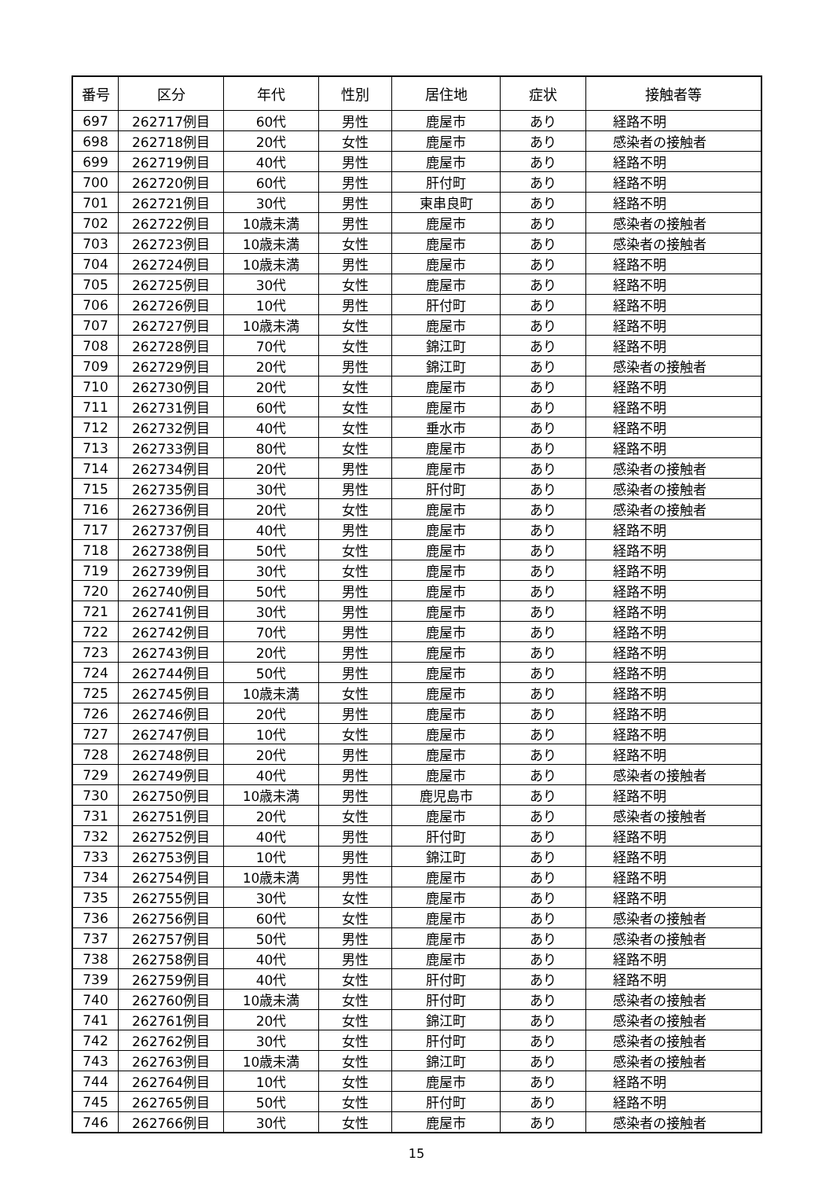| 番号 | 区分 | 年代 | 性別 | 居住地 | 症状 | 接触者等 |
| --- | --- | --- | --- | --- | --- | --- |
| 697 | 262717例目 | 60代 | 男性 | 鹿屋市 | あり | 経路不明 |
| 698 | 262718例目 | 20代 | 女性 | 鹿屋市 | あり | 感染者の接触者 |
| 699 | 262719例目 | 40代 | 男性 | 鹿屋市 | あり | 経路不明 |
| 700 | 262720例目 | 60代 | 男性 | 肝付町 | あり | 経路不明 |
| 701 | 262721例目 | 30代 | 男性 | 東串良町 | あり | 経路不明 |
| 702 | 262722例目 | 10歳未満 | 男性 | 鹿屋市 | あり | 感染者の接触者 |
| 703 | 262723例目 | 10歳未満 | 女性 | 鹿屋市 | あり | 感染者の接触者 |
| 704 | 262724例目 | 10歳未満 | 男性 | 鹿屋市 | あり | 経路不明 |
| 705 | 262725例目 | 30代 | 女性 | 鹿屋市 | あり | 経路不明 |
| 706 | 262726例目 | 10代 | 男性 | 肝付町 | あり | 経路不明 |
| 707 | 262727例目 | 10歳未満 | 女性 | 鹿屋市 | あり | 経路不明 |
| 708 | 262728例目 | 70代 | 女性 | 錦江町 | あり | 経路不明 |
| 709 | 262729例目 | 20代 | 男性 | 錦江町 | あり | 感染者の接触者 |
| 710 | 262730例目 | 20代 | 女性 | 鹿屋市 | あり | 経路不明 |
| 711 | 262731例目 | 60代 | 女性 | 鹿屋市 | あり | 経路不明 |
| 712 | 262732例目 | 40代 | 女性 | 垂水市 | あり | 経路不明 |
| 713 | 262733例目 | 80代 | 女性 | 鹿屋市 | あり | 経路不明 |
| 714 | 262734例目 | 20代 | 男性 | 鹿屋市 | あり | 感染者の接触者 |
| 715 | 262735例目 | 30代 | 男性 | 肝付町 | あり | 感染者の接触者 |
| 716 | 262736例目 | 20代 | 女性 | 鹿屋市 | あり | 感染者の接触者 |
| 717 | 262737例目 | 40代 | 男性 | 鹿屋市 | あり | 経路不明 |
| 718 | 262738例目 | 50代 | 女性 | 鹿屋市 | あり | 経路不明 |
| 719 | 262739例目 | 30代 | 女性 | 鹿屋市 | あり | 経路不明 |
| 720 | 262740例目 | 50代 | 男性 | 鹿屋市 | あり | 経路不明 |
| 721 | 262741例目 | 30代 | 男性 | 鹿屋市 | あり | 経路不明 |
| 722 | 262742例目 | 70代 | 男性 | 鹿屋市 | あり | 経路不明 |
| 723 | 262743例目 | 20代 | 男性 | 鹿屋市 | あり | 経路不明 |
| 724 | 262744例目 | 50代 | 男性 | 鹿屋市 | あり | 経路不明 |
| 725 | 262745例目 | 10歳未満 | 女性 | 鹿屋市 | あり | 経路不明 |
| 726 | 262746例目 | 20代 | 男性 | 鹿屋市 | あり | 経路不明 |
| 727 | 262747例目 | 10代 | 女性 | 鹿屋市 | あり | 経路不明 |
| 728 | 262748例目 | 20代 | 男性 | 鹿屋市 | あり | 経路不明 |
| 729 | 262749例目 | 40代 | 男性 | 鹿屋市 | あり | 感染者の接触者 |
| 730 | 262750例目 | 10歳未満 | 男性 | 鹿児島市 | あり | 経路不明 |
| 731 | 262751例目 | 20代 | 女性 | 鹿屋市 | あり | 感染者の接触者 |
| 732 | 262752例目 | 40代 | 男性 | 肝付町 | あり | 経路不明 |
| 733 | 262753例目 | 10代 | 男性 | 錦江町 | あり | 経路不明 |
| 734 | 262754例目 | 10歳未満 | 男性 | 鹿屋市 | あり | 経路不明 |
| 735 | 262755例目 | 30代 | 女性 | 鹿屋市 | あり | 経路不明 |
| 736 | 262756例目 | 60代 | 女性 | 鹿屋市 | あり | 感染者の接触者 |
| 737 | 262757例目 | 50代 | 男性 | 鹿屋市 | あり | 感染者の接触者 |
| 738 | 262758例目 | 40代 | 男性 | 鹿屋市 | あり | 経路不明 |
| 739 | 262759例目 | 40代 | 女性 | 肝付町 | あり | 経路不明 |
| 740 | 262760例目 | 10歳未満 | 女性 | 肝付町 | あり | 感染者の接触者 |
| 741 | 262761例目 | 20代 | 女性 | 錦江町 | あり | 感染者の接触者 |
| 742 | 262762例目 | 30代 | 女性 | 肝付町 | あり | 感染者の接触者 |
| 743 | 262763例目 | 10歳未満 | 女性 | 錦江町 | あり | 感染者の接触者 |
| 744 | 262764例目 | 10代 | 女性 | 鹿屋市 | あり | 経路不明 |
| 745 | 262765例目 | 50代 | 女性 | 肝付町 | あり | 経路不明 |
| 746 | 262766例目 | 30代 | 女性 | 鹿屋市 | あり | 感染者の接触者 |
15